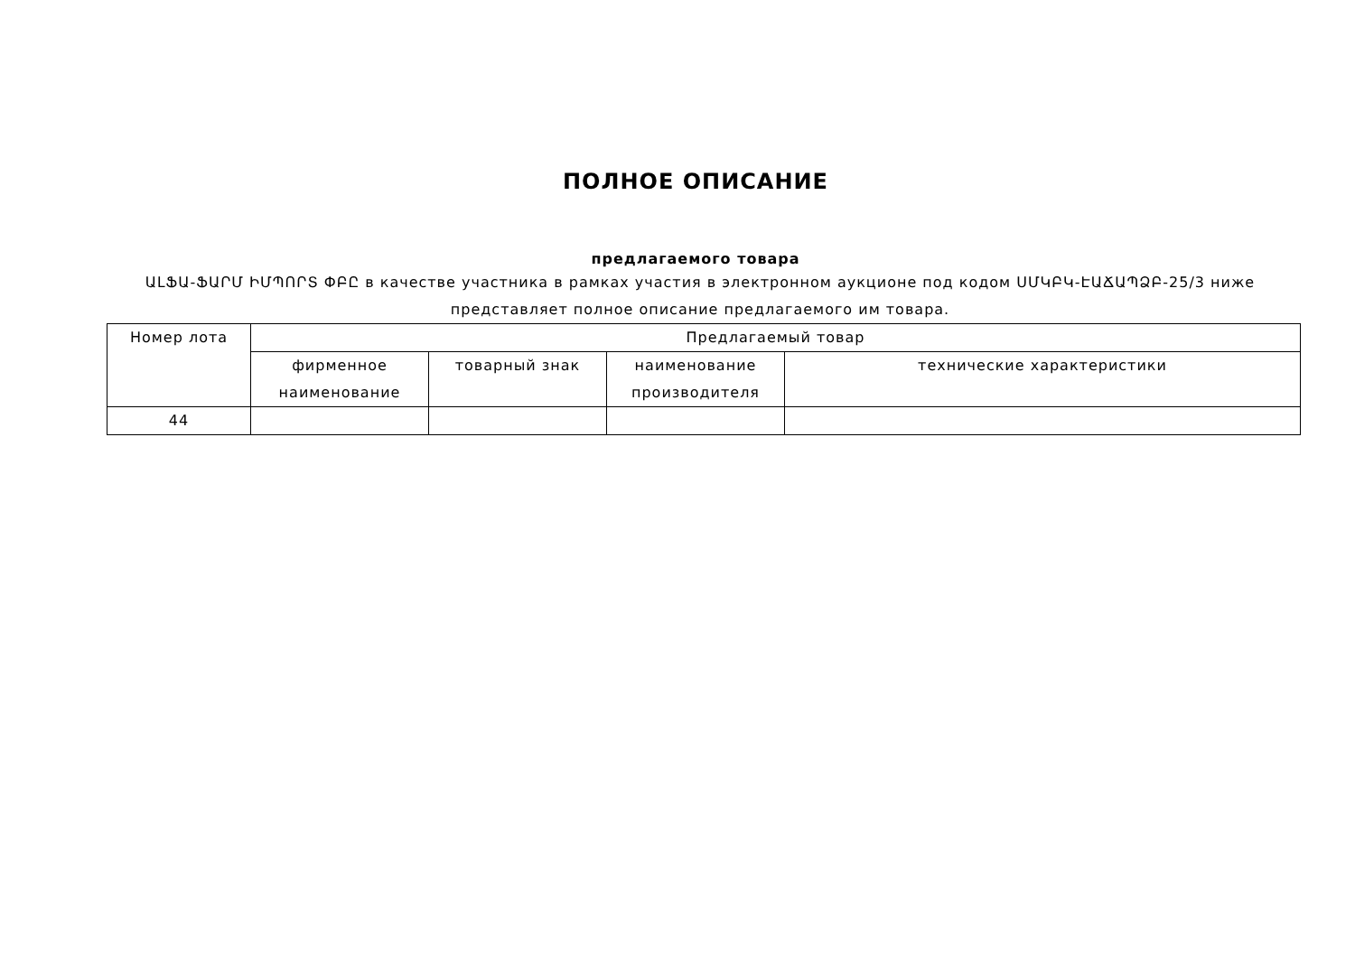ПОЛНОЕ ОПИСАНИЕ
предлагаемого товара
ԱԼՖԱ-ՖԱՐՄ ԻՄՊՈՐՏ ՓԲԸ в качестве участника в рамках участия в электронном аукционе под кодом ՍՄԿԲԿ-ԷԱՃԱՊՁԲ-25/3 ниже представляет полное описание предлагаемого им товара.
| Номер лота | Предлагаемый товар | | | |
| --- | --- | --- | --- | --- |
| | фирменное наименование | товарный знак | наименование производителя | технические характеристики |
| 44 | | | | |